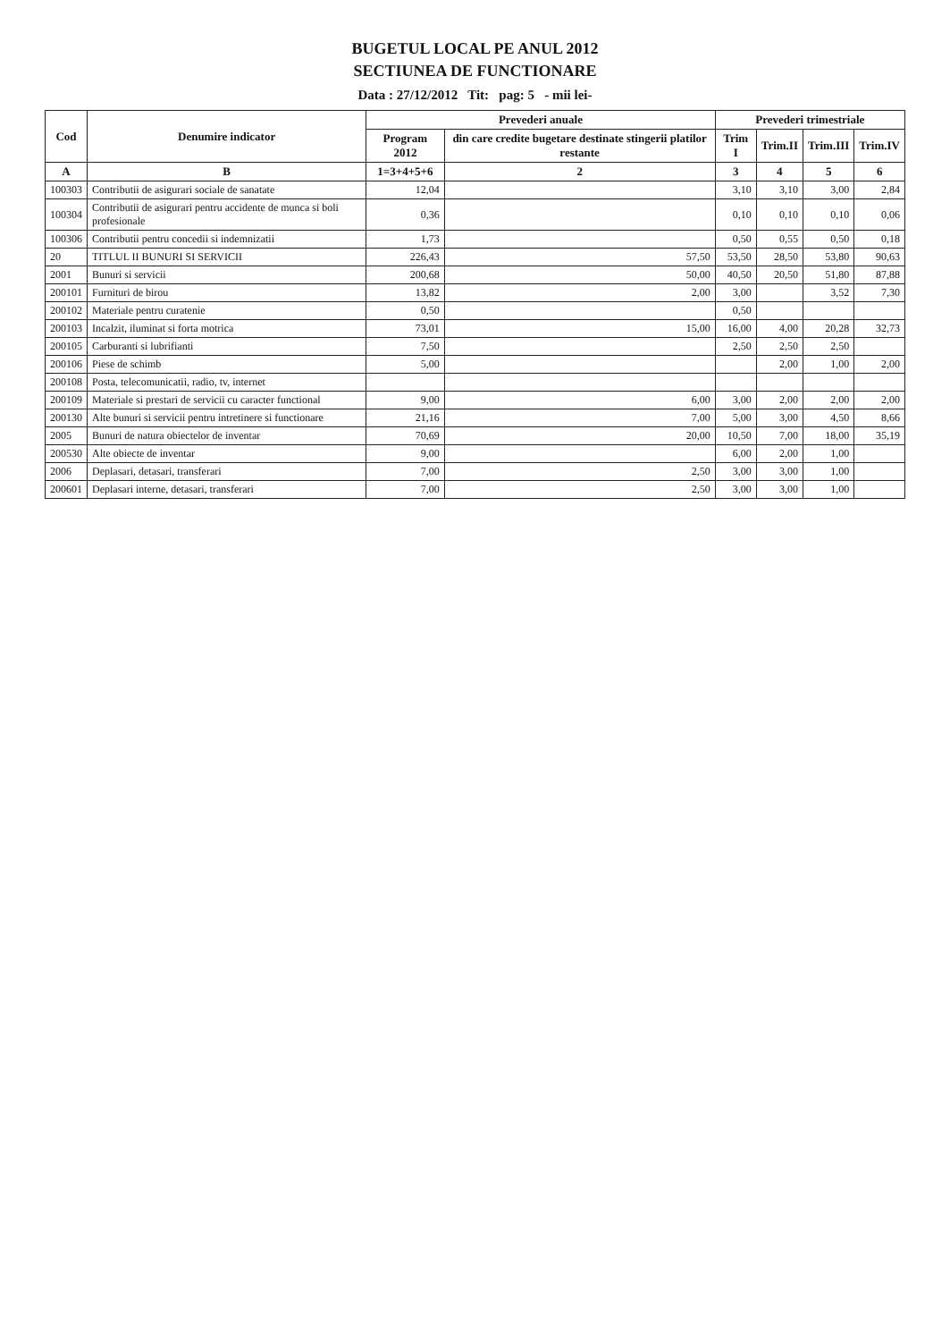BUGETUL LOCAL PE ANUL 2012
SECTIUNEA DE FUNCTIONARE
Data : 27/12/2012 Tit: pag: 5 - mii lei-
| Cod | Denumire indicator | Prevederi anuale | | Prevederi trimestriale | | | |
| --- | --- | --- | --- | --- | --- | --- | --- |
| | | Program 2012 | din care credite bugetare destinate stingerii platilor restante | Trim I | Trim.II | Trim.III | Trim.IV |
| A | B | 1=3+4+5+6 | 2 | 3 | 4 | 5 | 6 |
| 100303 | Contributii de asigurari sociale de sanatate | 12,04 | | 3,10 | 3,10 | 3,00 | 2,84 |
| 100304 | Contributii de asigurari pentru accidente de munca si boli profesionale | 0,36 | | 0,10 | 0,10 | 0,10 | 0,06 |
| 100306 | Contributii pentru concedii si indemnizatii | 1,73 | | 0,50 | 0,55 | 0,50 | 0,18 |
| 20 | TITLUL II BUNURI SI SERVICII | 226,43 | 57,50 | 53,50 | 28,50 | 53,80 | 90,63 |
| 2001 | Bunuri si servicii | 200,68 | 50,00 | 40,50 | 20,50 | 51,80 | 87,88 |
| 200101 | Furnituri de birou | 13,82 | 2,00 | 3,00 | | 3,52 | 7,30 |
| 200102 | Materiale pentru curatenie | 0,50 | | 0,50 | | | |
| 200103 | Incalzit, iluminat si forta motrica | 73,01 | 15,00 | 16,00 | 4,00 | 20,28 | 32,73 |
| 200105 | Carburanti si lubrifianti | 7,50 | | 2,50 | 2,50 | 2,50 | |
| 200106 | Piese de schimb | 5,00 | | | 2,00 | 1,00 | 2,00 |
| 200108 | Posta, telecomunicatii, radio, tv, internet | | | | | | |
| 200109 | Materiale si prestari de servicii cu caracter functional | 9,00 | 6,00 | 3,00 | 2,00 | 2,00 | 2,00 |
| 200130 | Alte bunuri si servicii pentru intretinere si functionare | 21,16 | 7,00 | 5,00 | 3,00 | 4,50 | 8,66 |
| 2005 | Bunuri de natura obiectelor de inventar | 70,69 | 20,00 | 10,50 | 7,00 | 18,00 | 35,19 |
| 200530 | Alte obiecte de inventar | 9,00 | | 6,00 | 2,00 | 1,00 | |
| 2006 | Deplasari, detasari, transferari | 7,00 | 2,50 | 3,00 | 3,00 | 1,00 | |
| 200601 | Deplasari interne, detasari, transferari | 7,00 | 2,50 | 3,00 | 3,00 | 1,00 | |